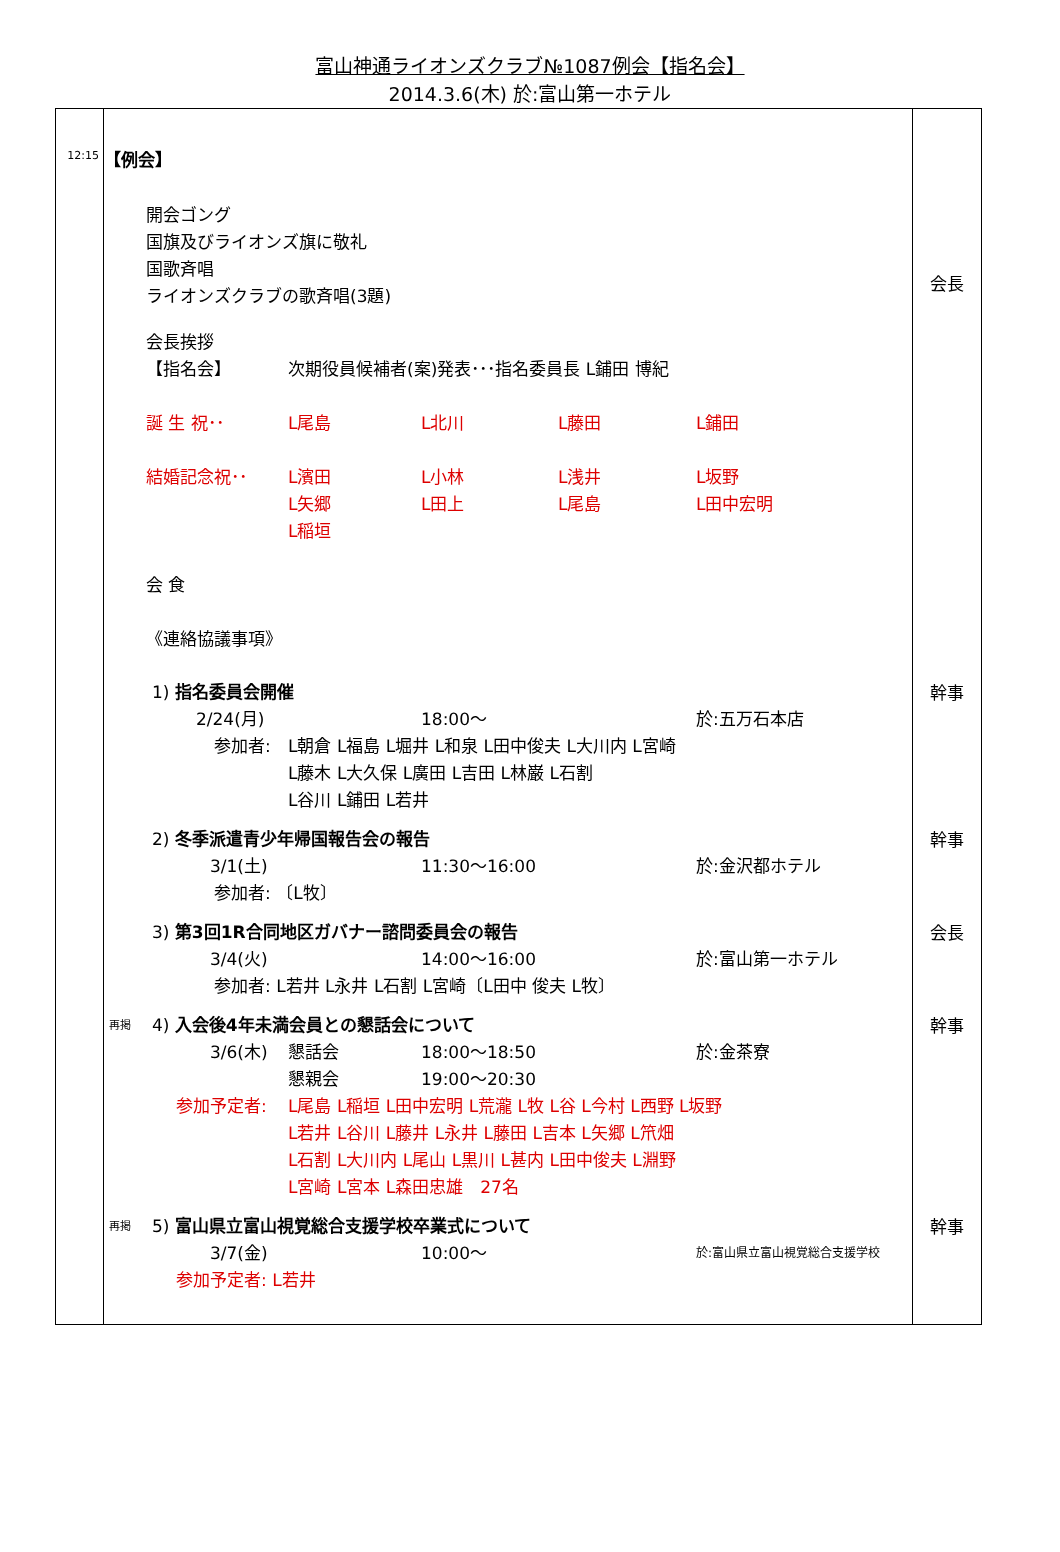富山神通ライオンズクラブ№1087例会【指名会】
2014.3.6(木) 於:富山第一ホテル
| 12:15 | 【例会】 | |
| | 開会ゴング 国旗及びライオンズ旗に敬礼 国歌斉唱 ライオンズクラブの歌斉唱(3題) 会長挨拶 【指名会】 次期役員候補者(案)発表･･･指名委員長 L鋪田 博紀 誕 生 祝･･ L尾島 L北川 L藤田 L鋪田 結婚記念祝･･ L濱田 L小林 L浅井 L坂野 L矢郷 L田上 L尾島 L田中宏明 L稲垣 会 食 《連絡協議事項》 | 会長 |
| | 1) 指名委員会開催 2/24(月) 18:00～ 於:五万石本店 参加者: L朝倉 L福島 L堀井 L和泉 L田中俊夫 L大川内 L宮崎 L藤木 L大久保 L廣田 L吉田 L林巌 L石割 L谷川 L鋪田 L若井 | 幹事 |
| | 2) 冬季派遣青少年帰国報告会の報告 3/1(土) 11:30～16:00 於:金沢都ホテル 参加者: 〔L牧〕 | 幹事 |
| | 3) 第3回1R合同地区ガバナー諮問委員会の報告 3/4(火) 14:00～16:00 於:富山第一ホテル 参加者: L若井 L永井 L石割 L宮崎〔L田中 俊夫 L牧〕 | 会長 |
| | 再掲 4) 入会後4年未満会員との懇話会について 3/6(木) 懇話会 18:00～18:50 於:金茶寮 懇親会 19:00～20:30 参加予定者: L尾島 L稲垣 L田中宏明 L荒瀧 L牧 L谷 L今村 L西野 L坂野 L若井 L谷川 L藤井 L永井 L藤田 L吉本 L矢郷 L笊畑 L石割 L大川内 L尾山 L黒川 L甚内 L田中俊夫 L淵野 L宮崎 L宮本 L森田忠雄 27名 | 幹事 |
| | 再掲 5) 富山県立富山視覚総合支援学校卒業式について 3/7(金) 10:00～ 於:富山県立富山視覚総合支援学校 参加予定者: L若井 | 幹事 |